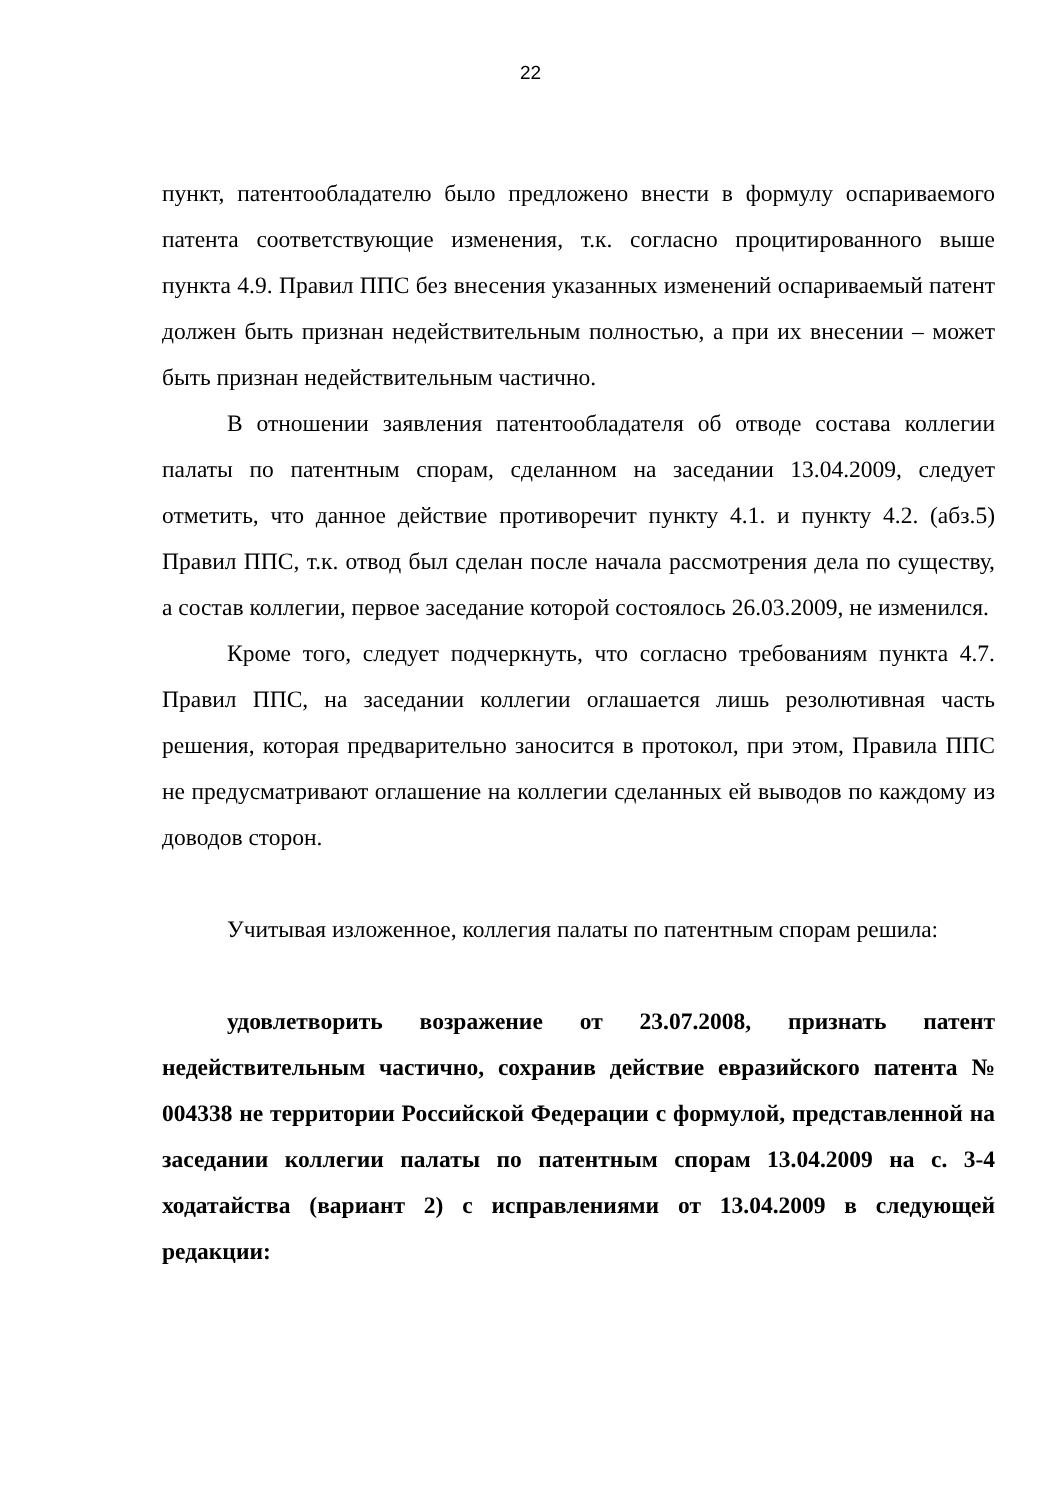22
пункт, патентообладателю было предложено внести в формулу оспариваемого патента соответствующие изменения, т.к. согласно процитированного выше пункта 4.9. Правил ППС без внесения указанных изменений оспариваемый патент должен быть признан недействительным полностью, а при их внесении – может быть признан недействительным частично.
В отношении заявления патентообладателя об отводе состава коллегии палаты по патентным спорам, сделанном на заседании 13.04.2009, следует отметить, что данное действие противоречит пункту 4.1. и пункту 4.2. (абз.5) Правил ППС, т.к. отвод был сделан после начала рассмотрения дела по существу, а состав коллегии, первое заседание которой состоялось 26.03.2009, не изменился.
Кроме того, следует подчеркнуть, что согласно требованиям пункта 4.7. Правил ППС, на заседании коллегии оглашается лишь резолютивная часть решения, которая предварительно заносится в протокол, при этом, Правила ППС не предусматривают оглашение на коллегии сделанных ей выводов по каждому из доводов сторон.
Учитывая изложенное, коллегия палаты по патентным спорам решила:
удовлетворить возражение от 23.07.2008, признать патент недействительным частично, сохранив действие евразийского патента № 004338 не территории Российской Федерации с формулой, представленной на заседании коллегии палаты по патентным спорам 13.04.2009 на с. 3-4 ходатайства (вариант 2) с исправлениями от 13.04.2009 в следующей редакции: